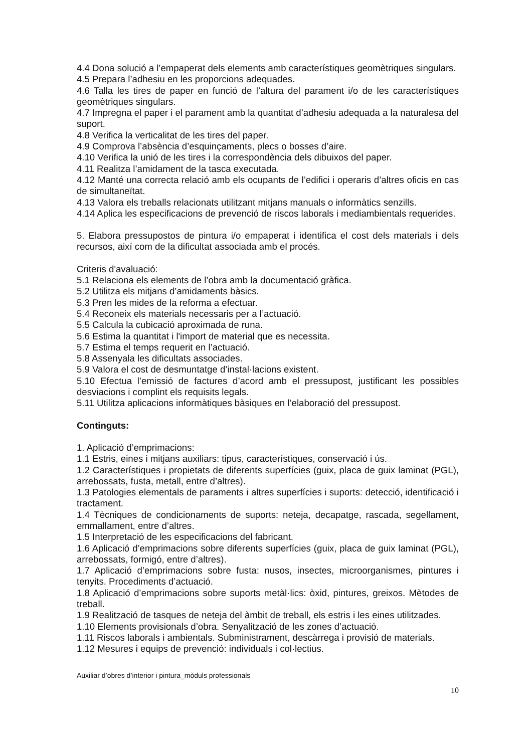4.4 Dona solució a l’empaperat dels elements amb característiques geomètriques singulars.
4.5 Prepara l’adhesiu en les proporcions adequades.
4.6 Talla les tires de paper en funció de l’altura del parament i/o de les característiques geomètriques singulars.
4.7 Impregna el paper i el parament amb la quantitat d’adhesiu adequada a la naturalesa del suport.
4.8 Verifica la verticalitat de les tires del paper.
4.9 Comprova l’absència d’esquinçaments, plecs o bosses d’aire.
4.10 Verifica la unió de les tires i la correspondència dels dibuixos del paper.
4.11 Realitza l’amidament de la tasca executada.
4.12 Manté una correcta relació amb els ocupants de l’edifici i operaris d’altres oficis en cas de simultaneïtat.
4.13 Valora els treballs relacionats utilitzant mitjans manuals o informàtics senzills.
4.14 Aplica les especificacions de prevenció de riscos laborals i mediambientals requerides.
5. Elabora pressupostos de pintura i/o empaperat i identifica el cost dels materials i dels recursos, així com de la dificultat associada amb el procés.
Criteris d'avaluació:
5.1 Relaciona els elements de l’obra amb la documentació gràfica.
5.2 Utilitza els mitjans d’amidaments bàsics.
5.3 Pren les mides de la reforma a efectuar.
5.4 Reconeix els materials necessaris per a l’actuació.
5.5 Calcula la cubicació aproximada de runa.
5.6 Estima la quantitat i l'import de material que es necessita.
5.7 Estima el temps requerit en l’actuació.
5.8 Assenyala les dificultats associades.
5.9 Valora el cost de desmuntatge d’instal·lacions existent.
5.10 Efectua l’emissió de factures d’acord amb el pressupost, justificant les possibles desviacions i complint els requisits legals.
5.11 Utilitza aplicacions informàtiques bàsiques en l’elaboració del pressupost.
Continguts:
1. Aplicació d’emprimacions:
1.1 Estris, eines i mitjans auxiliars: tipus, característiques, conservació i ús.
1.2 Característiques i propietats de diferents superfícies (guix, placa de guix laminat (PGL), arrebossats, fusta, metall, entre d’altres).
1.3 Patologies elementals de paraments i altres superfícies i suports: detecció, identificació i tractament.
1.4 Tècniques de condicionaments de suports: neteja, decapatge, rascada, segellament, emmallament, entre d’altres.
1.5 Interpretació de les especificacions del fabricant.
1.6 Aplicació d’emprimacions sobre diferents superfícies (guix, placa de guix laminat (PGL), arrebossats, formigó, entre d’altres).
1.7 Aplicació d’emprimacions sobre fusta: nusos, insectes, microorganismes, pintures i tenyits. Procediments d’actuació.
1.8 Aplicació d’emprimacions sobre suports metàl·lics: òxid, pintures, greixos. Mètodes de treball.
1.9 Realització de tasques de neteja del àmbit de treball, els estris i les eines utilitzades.
1.10 Elements provisionals d’obra. Senyalització de les zones d’actuació.
1.11 Riscos laborals i ambientals. Subministrament, descàrrega i provisió de materials.
1.12 Mesures i equips de prevenció: individuals i col·lectius.
Auxiliar d’obres d’interior i pintura_mòduls professionals
10